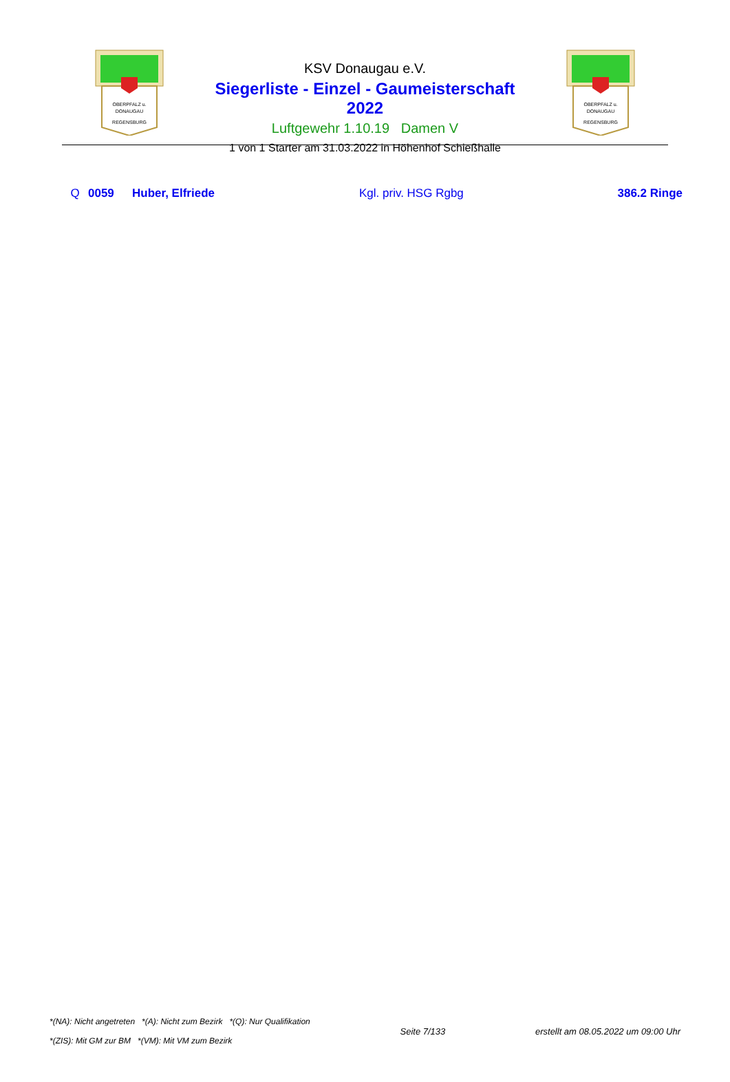OBERPFALZ u.
DONAUGAU
REGENSBURG
KSV Donaugau e.V.
Siegerliste - Einzel - Gaumeisterschaft 2022
Luftgewehr 1.10.19 Damen V
1 von 1 Starter am 31.03.2022 in Höhenhof Schießhalle
OBERPFALZ u.
DONAUGAU
REGENSBURG
| Q | 0059 | Huber, Elfriede | Kgl. priv. HSG Rgbg | 386.2 Ringe |
*(NA): Nicht angetreten *(A): Nicht zum Bezirk *(Q): Nur Qualifikation
*(ZIS): Mit GM zur BM *(VM): Mit VM zum Bezirk
Seite 7/133
erstellt am 08.05.2022 um 09:00 Uhr